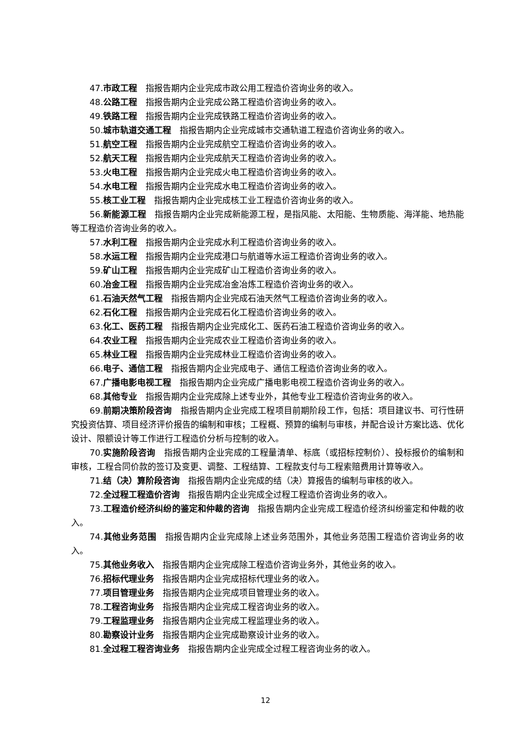47.市政工程　指报告期内企业完成市政公用工程造价咨询业务的收入。
48.公路工程　指报告期内企业完成公路工程造价咨询业务的收入。
49.铁路工程　指报告期内企业完成铁路工程造价咨询业务的收入。
50.城市轨道交通工程　指报告期内企业完成城市交通轨道工程造价咨询业务的收入。
51.航空工程　指报告期内企业完成航空工程造价咨询业务的收入。
52.航天工程　指报告期内企业完成航天工程造价咨询业务的收入。
53.火电工程　指报告期内企业完成火电工程造价咨询业务的收入。
54.水电工程　指报告期内企业完成水电工程造价咨询业务的收入。
55.核工业工程　指报告期内企业完成核工业工程造价咨询业务的收入。
56.新能源工程　指报告期内企业完成新能源工程，是指风能、太阳能、生物质能、海洋能、地热能等工程造价咨询业务的收入。
57.水利工程　指报告期内企业完成水利工程造价咨询业务的收入。
58.水运工程　指报告期内企业完成港口与航道等水运工程造价咨询业务的收入。
59.矿山工程　指报告期内企业完成矿山工程造价咨询业务的收入。
60.冶金工程　指报告期内企业完成冶金冶炼工程造价咨询业务的收入。
61.石油天然气工程　指报告期内企业完成石油天然气工程造价咨询业务的收入。
62.石化工程　指报告期内企业完成石化工程造价咨询业务的收入。
63.化工、医药工程　指报告期内企业完成化工、医药石油工程造价咨询业务的收入。
64.农业工程　指报告期内企业完成农业工程造价咨询业务的收入。
65.林业工程　指报告期内企业完成林业工程造价咨询业务的收入。
66.电子、通信工程　指报告期内企业完成电子、通信工程造价咨询业务的收入。
67.广播电影电视工程　指报告期内企业完成广播电影电视工程造价咨询业务的收入。
68.其他专业　指报告期内企业完成除上述专业外，其他专业工程造价咨询业务的收入。
69.前期决策阶段咨询　指报告期内企业完成工程项目前期阶段工作，包括：项目建议书、可行性研究投资估算、项目经济评价报告的编制和审核；工程概、预算的编制与审核，并配合设计方案比选、优化设计、限额设计等工作进行工程造价分析与控制的收入。
70.实施阶段咨询　指报告期内企业完成的工程量清单、标底（或招标控制价）、投标报价的编制和审核，工程合同价款的签订及变更、调整、工程结算、工程款支付与工程索赔费用计算等收入。
71.结（决）算阶段咨询　指报告期内企业完成的结（决）算报告的编制与审核的收入。
72.全过程工程造价咨询　指报告期内企业完成全过程工程造价咨询业务的收入。
73.工程造价经济纠纷的鉴定和仲裁的咨询　指报告期内企业完成工程造价经济纠纷鉴定和仲裁的收入。
74.其他业务范围　指报告期内企业完成除上述业务范围外，其他业务范围工程造价咨询业务的收入。
75.其他业务收入　指报告期内企业完成除工程造价咨询业务外，其他业务的收入。
76.招标代理业务　指报告期内企业完成招标代理业务的收入。
77.项目管理业务　指报告期内企业完成项目管理业务的收入。
78.工程咨询业务　指报告期内企业完成工程咨询业务的收入。
79.工程监理业务　指报告期内企业完成工程监理业务的收入。
80.勘察设计业务　指报告期内企业完成勘察设计业务的收入。
81.全过程工程咨询业务　指报告期内企业完成全过程工程咨询业务的收入。
12